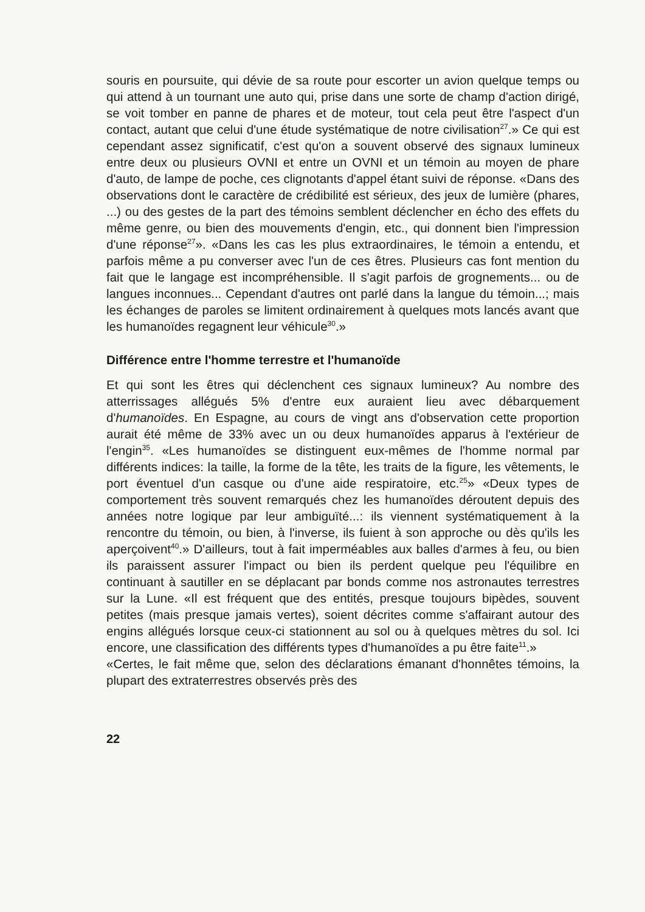souris en poursuite, qui dévie de sa route pour escorter un avion quelque temps ou qui attend à un tournant une auto qui, prise dans une sorte de champ d'action dirigé, se voit tomber en panne de phares et de moteur, tout cela peut être l'aspect d'un contact, autant que celui d'une étude systématique de notre civilisation<sup>27</sup>.» Ce qui est cependant assez significatif, c'est qu'on a souvent observé des signaux lumineux entre deux ou plusieurs OVNI et entre un OVNI et un témoin au moyen de phare d'auto, de lampe de poche, ces clignotants d'appel étant suivi de réponse. «Dans des observations dont le caractère de crédibilité est sérieux, des jeux de lumière (phares, ...) ou des gestes de la part des témoins semblent déclencher en écho des effets du même genre, ou bien des mouvements d'engin, etc., qui donnent bien l'impression d'une réponse<sup>27</sup>». «Dans les cas les plus extraordinaires, le témoin a entendu, et parfois même a pu converser avec l'un de ces êtres. Plusieurs cas font mention du fait que le langage est incompréhensible. Il s'agit parfois de grognements... ou de langues inconnues... Cependant d'autres ont parlé dans la langue du témoin...; mais les échanges de paroles se limitent ordinairement à quelques mots lancés avant que les humanoïdes regagnent leur véhicule<sup>30</sup>.»
Différence entre l'homme terrestre et l'humanoïde
Et qui sont les êtres qui déclenchent ces signaux lumineux? Au nombre des atterrissages allégués 5% d'entre eux auraient lieu avec débarquement d'humanoïdes. En Espagne, au cours de vingt ans d'observation cette proportion aurait été même de 33% avec un ou deux humanoïdes apparus à l'extérieur de l'engin<sup>35</sup>. «Les humanoïdes se distinguent eux-mêmes de l'homme normal par différents indices: la taille, la forme de la tête, les traits de la figure, les vêtements, le port éventuel d'un casque ou d'une aide respiratoire, etc.<sup>25</sup>» «Deux types de comportement très souvent remarqués chez les humanoïdes déroutent depuis des années notre logique par leur ambiguïté...: ils viennent systématiquement à la rencontre du témoin, ou bien, à l'inverse, ils fuient à son approche ou dès qu'ils les aperçoivent<sup>40</sup>.» D'ailleurs, tout à fait imperméables aux balles d'armes à feu, ou bien ils paraissent assurer l'impact ou bien ils perdent quelque peu l'équilibre en continuant à sautiller en se déplacant par bonds comme nos astronautes terrestres sur la Lune. «Il est fréquent que des entités, presque toujours bipèdes, souvent petites (mais presque jamais vertes), soient décrites comme s'affairant autour des engins allégués lorsque ceux-ci stationnent au sol ou à quelques mètres du sol. Ici encore, une classification des différents types d'humanoïdes a pu être faite<sup>11</sup>.»
«Certes, le fait même que, selon des déclarations émanant d'honnêtes témoins, la plupart des extraterrestres observés près des
22